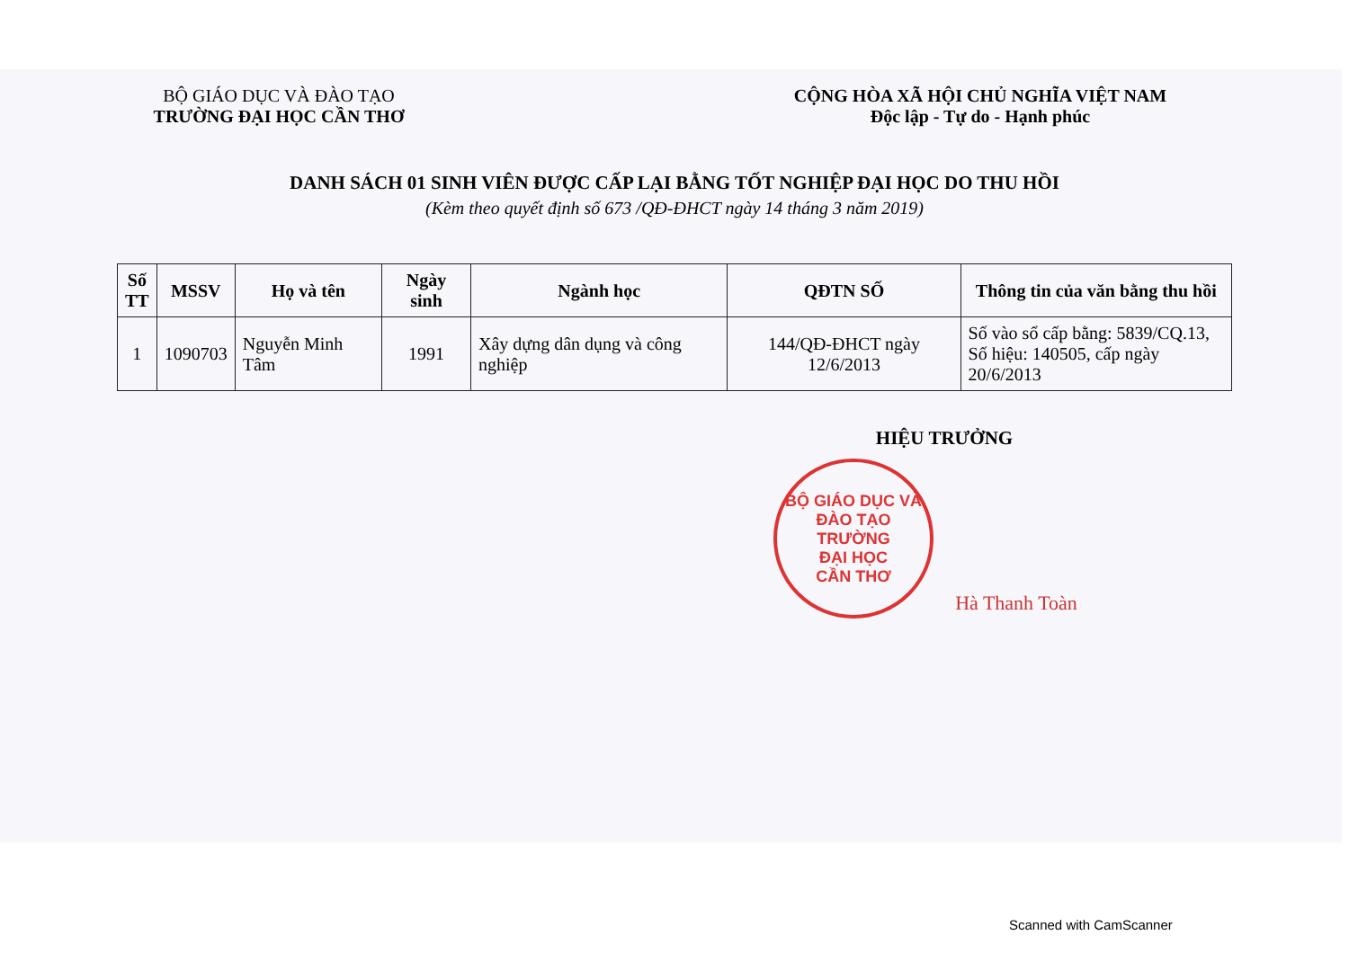BỘ GIÁO DỤC VÀ ĐÀO TẠO
TRƯỜNG ĐẠI HỌC CẦN THƠ
CỘNG HÒA XÃ HỘI CHỦ NGHĨA VIỆT NAM
Độc lập - Tự do - Hạnh phúc
DANH SÁCH 01 SINH VIÊN ĐƯỢC CẤP LẠI BẰNG TỐT NGHIỆP ĐẠI HỌC DO THU HỒI
(Kèm theo quyết định số 673 /QĐ-ĐHCT ngày 14 tháng 3 năm 2019)
| Số TT | MSSV | Họ và tên | Ngày sinh | Ngành học | QĐTN SỐ | Thông tin của văn bằng thu hồi |
| --- | --- | --- | --- | --- | --- | --- |
| 1 | 1090703 | Nguyễn Minh Tâm | 1991 | Xây dựng dân dụng và công nghiệp | 144/QĐ-ĐHCT ngày 12/6/2013 | Số vào sổ cấp bằng: 5839/CQ.13, Số hiệu: 140505, cấp ngày 20/6/2013 |
HIỆU TRƯỞNG
BỘ GIÁO DỤC VÀ ĐÀO TẠO
TRƯỜNG
ĐẠI HỌC
CẦN THƠ
Hà Thanh Toàn
Scanned with CamScanner